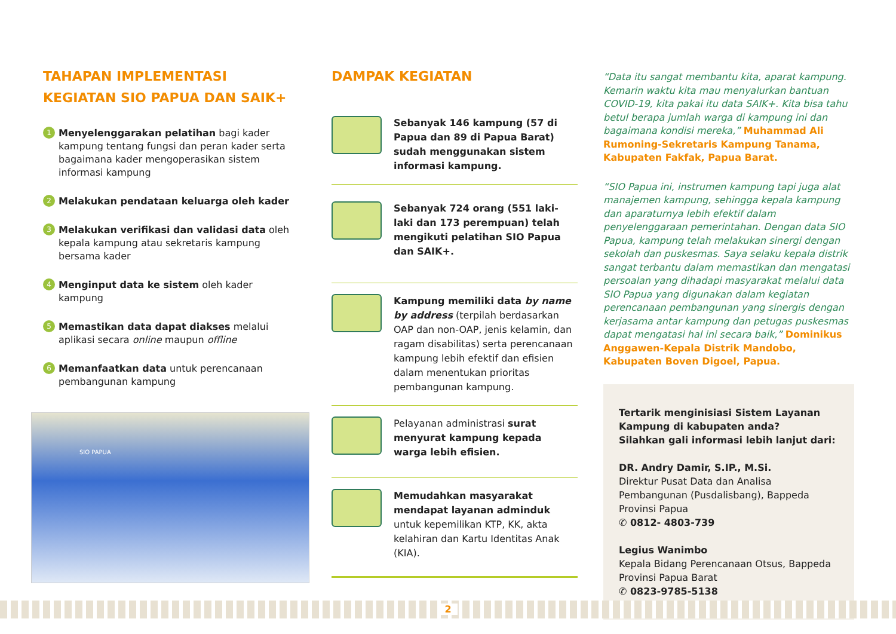TAHAPAN IMPLEMENTASI KEGIATAN SIO PAPUA DAN SAIK+
1
Menyelenggarakan pelatihan bagi kader kampung tentang fungsi dan peran kader serta bagaimana kader mengoperasikan sistem informasi kampung
2
Melakukan pendataan keluarga oleh kader
3
Melakukan verifikasi dan validasi data oleh kepala kampung atau sekretaris kampung bersama kader
4
Menginput data ke sistem oleh kader kampung
5
Memastikan data dapat diakses melalui aplikasi secara online maupun offline
6
Memanfaatkan data untuk perencanaan pembangunan kampung
SIO PAPUA
DAMPAK KEGIATAN
Sebanyak 146 kampung (57 di Papua dan 89 di Papua Barat) sudah menggunakan sistem informasi kampung.
Sebanyak 724 orang (551 laki-laki dan 173 perempuan) telah mengikuti pelatihan SIO Papua dan SAIK+.
Kampung memiliki data by name by address (terpilah berdasarkan OAP dan non-OAP, jenis kelamin, dan ragam disabilitas) serta perencanaan kampung lebih efektif dan efisien dalam menentukan prioritas pembangunan kampung.
Pelayanan administrasi surat menyurat kampung kepada warga lebih efisien.
Memudahkan masyarakat mendapat layanan adminduk untuk kepemilikan KTP, KK, akta kelahiran dan Kartu Identitas Anak (KIA).
“Data itu sangat membantu kita, aparat kampung. Kemarin waktu kita mau menyalurkan bantuan COVID-19, kita pakai itu data SAIK+. Kita bisa tahu betul berapa jumlah warga di kampung ini dan bagaimana kondisi mereka,” Muhammad Ali Rumoning-Sekretaris Kampung Tanama, Kabupaten Fakfak, Papua Barat.
“SIO Papua ini, instrumen kampung tapi juga alat manajemen kampung, sehingga kepala kampung dan aparaturnya lebih efektif dalam penyelenggaraan pemerintahan. Dengan data SIO Papua, kampung telah melakukan sinergi dengan sekolah dan puskesmas. Saya selaku kepala distrik sangat terbantu dalam memastikan dan mengatasi persoalan yang dihadapi masyarakat melalui data SIO Papua yang digunakan dalam kegiatan perencanaan pembangunan yang sinergis dengan kerjasama antar kampung dan petugas puskesmas dapat mengatasi hal ini secara baik,” Dominikus Anggawen-Kepala Distrik Mandobo, Kabupaten Boven Digoel, Papua.
Tertarik menginisiasi Sistem Layanan Kampung di kabupaten anda?
Silahkan gali informasi lebih lanjut dari:
DR. Andry Damir, S.IP., M.Si.
Direktur Pusat Data dan Analisa Pembangunan (Pusdalisbang), Bappeda Provinsi Papua
✆ 0812- 4803-739
Legius Wanimbo
Kepala Bidang Perencanaan Otsus, Bappeda Provinsi Papua Barat
✆ 0823-9785-5138
2